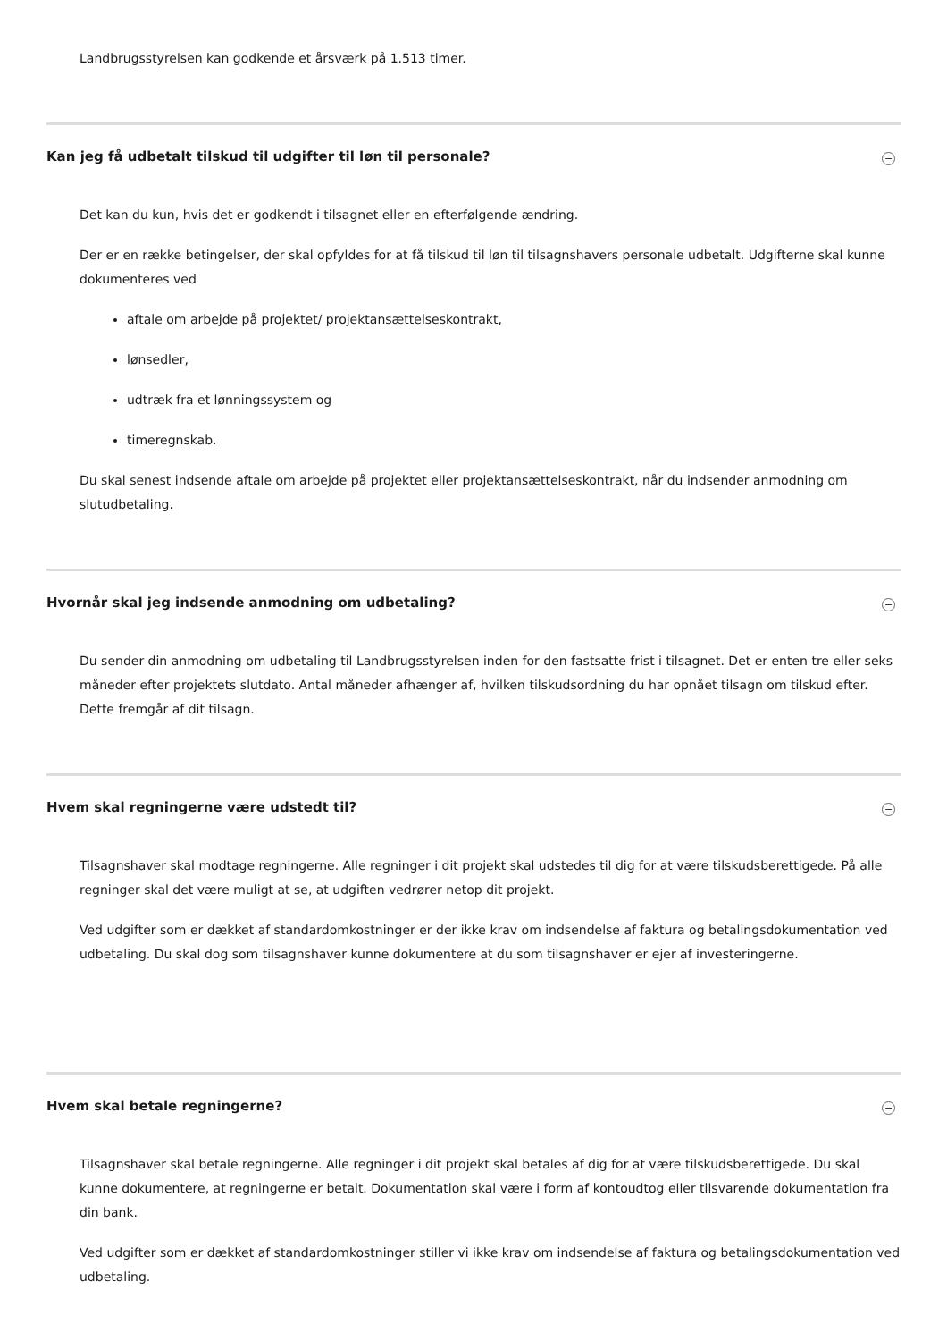Landbrugsstyrelsen kan godkende et årsværk på 1.513 timer.
Kan jeg få udbetalt tilskud til udgifter til løn til personale? −
Det kan du kun, hvis det er godkendt i tilsagnet eller en efterfølgende ændring.
Der er en række betingelser, der skal opfyldes for at få tilskud til løn til tilsagnshavers personale udbetalt. Udgifterne skal kunne dokumenteres ved
aftale om arbejde på projektet/ projektansættelseskontrakt,
lønsedler,
udtræk fra et lønningssystem og
timeregnskab.
Du skal senest indsende aftale om arbejde på projektet eller projektansættelseskontrakt, når du indsender anmodning om slutudbetaling.
Hvornår skal jeg indsende anmodning om udbetaling? −
Du sender din anmodning om udbetaling til Landbrugsstyrelsen inden for den fastsatte frist i tilsagnet. Det er enten tre eller seks måneder efter projektets slutdato. Antal måneder afhænger af, hvilken tilskudsordning du har opnået tilsagn om tilskud efter. Dette fremgår af dit tilsagn.
Hvem skal regningerne være udstedt til? −
Tilsagnshaver skal modtage regningerne. Alle regninger i dit projekt skal udstedes til dig for at være tilskudsberettigede. På alle regninger skal det være muligt at se, at udgiften vedrører netop dit projekt.
Ved udgifter som er dækket af standardomkostninger er der ikke krav om indsendelse af faktura og betalingsdokumentation ved udbetaling. Du skal dog som tilsagnshaver kunne dokumentere at du som tilsagnshaver er ejer af investeringerne.
Hvem skal betale regningerne? −
Tilsagnshaver skal betale regningerne. Alle regninger i dit projekt skal betales af dig for at være tilskudsberettigede. Du skal kunne dokumentere, at regningerne er betalt. Dokumentation skal være i form af kontoudtog eller tilsvarende dokumentation fra din bank.
Ved udgifter som er dækket af standardomkostninger stiller vi ikke krav om indsendelse af faktura og betalingsdokumentation ved udbetaling.